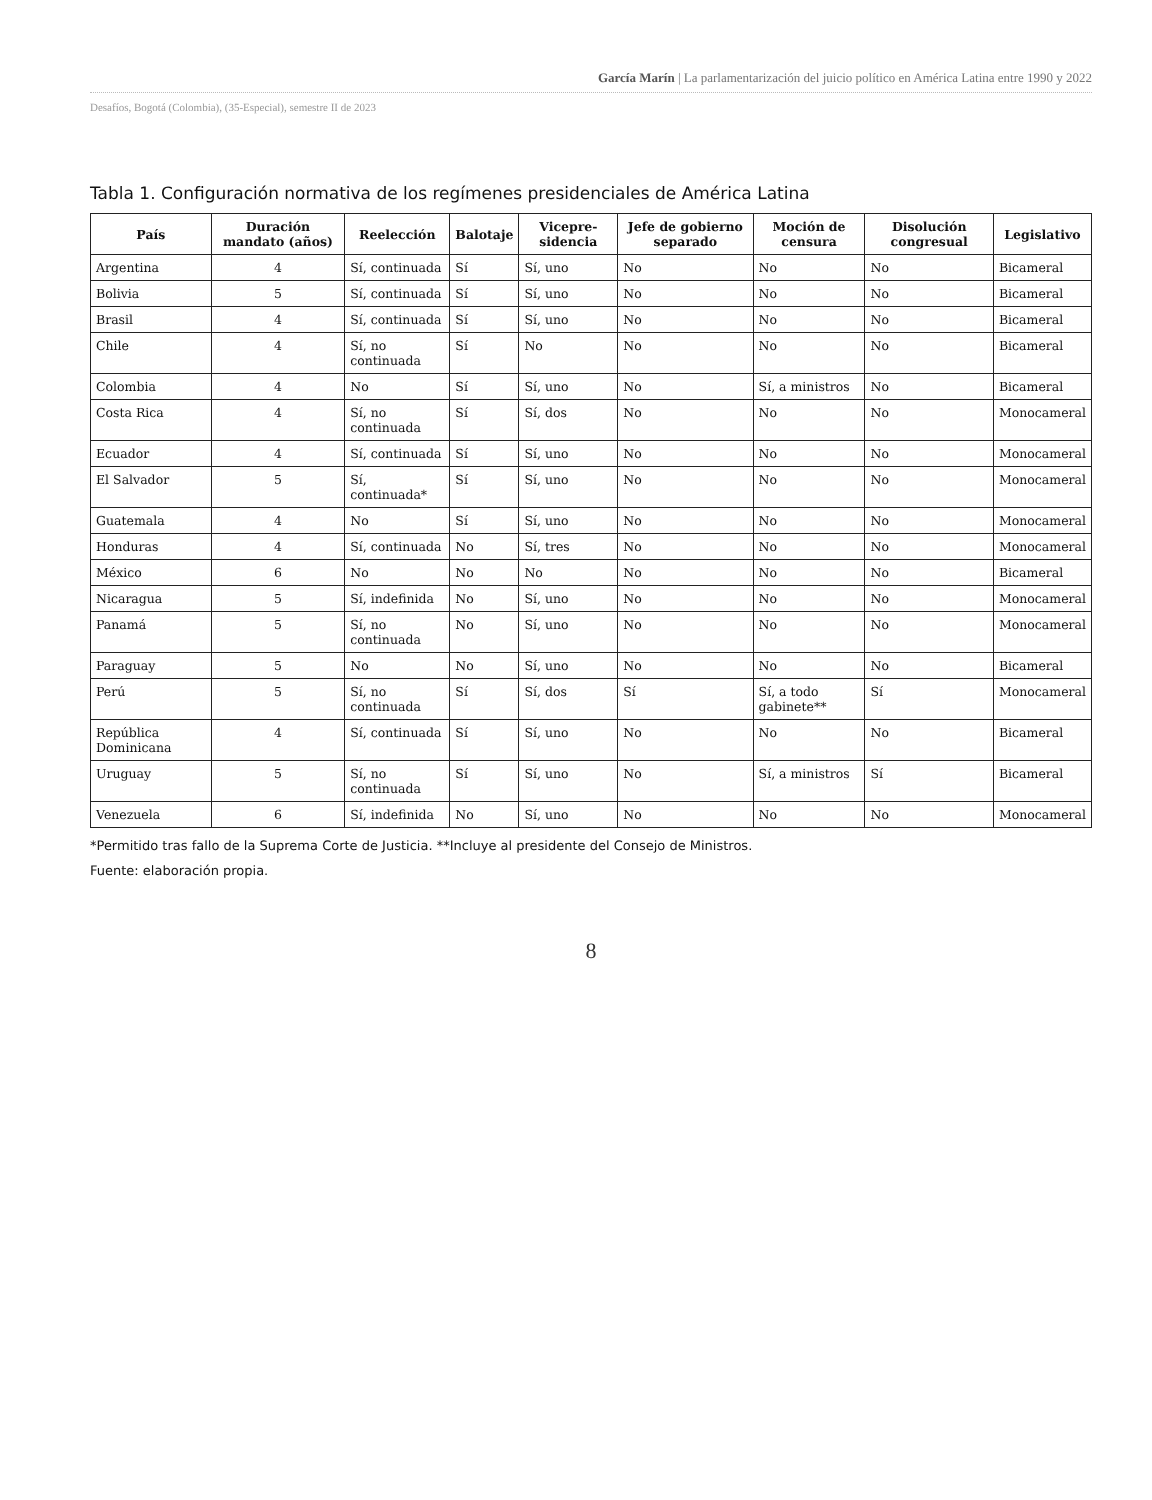García Marín | La parlamentarización del juicio político en América Latina entre 1990 y 2022
Desafíos, Bogotá (Colombia), (35-Especial), semestre II de 2023
Tabla 1. Configuración normativa de los regímenes presidenciales de América Latina
| País | Duración mandato (años) | Reelección | Balotaje | Vicepre-sidencia | Jefe de gobierno separado | Moción de censura | Disolución congresual | Legislativo |
| --- | --- | --- | --- | --- | --- | --- | --- | --- |
| Argentina | 4 | Sí, continuada | Sí | Sí, uno | No | No | No | Bicameral |
| Bolivia | 5 | Sí, continuada | Sí | Sí, uno | No | No | No | Bicameral |
| Brasil | 4 | Sí, continuada | Sí | Sí, uno | No | No | No | Bicameral |
| Chile | 4 | Sí, no continuada | Sí | No | No | No | No | Bicameral |
| Colombia | 4 | No | Sí | Sí, uno | No | Sí, a ministros | No | Bicameral |
| Costa Rica | 4 | Sí, no continuada | Sí | Sí, dos | No | No | No | Monocameral |
| Ecuador | 4 | Sí, continuada | Sí | Sí, uno | No | No | No | Monocameral |
| El Salvador | 5 | Sí, continuada* | Sí | Sí, uno | No | No | No | Monocameral |
| Guatemala | 4 | No | Sí | Sí, uno | No | No | No | Monocameral |
| Honduras | 4 | Sí, continuada | No | Sí, tres | No | No | No | Monocameral |
| México | 6 | No | No | No | No | No | No | Bicameral |
| Nicaragua | 5 | Sí, indefinida | No | Sí, uno | No | No | No | Monocameral |
| Panamá | 5 | Sí, no continuada | No | Sí, uno | No | No | No | Monocameral |
| Paraguay | 5 | No | No | Sí, uno | No | No | No | Bicameral |
| Perú | 5 | Sí, no continuada | Sí | Sí, dos | Sí | Sí, a todo gabinete** | Sí | Monocameral |
| República Dominicana | 4 | Sí, continuada | Sí | Sí, uno | No | No | No | Bicameral |
| Uruguay | 5 | Sí, no continuada | Sí | Sí, uno | No | Sí, a ministros | Sí | Bicameral |
| Venezuela | 6 | Sí, indefinida | No | Sí, uno | No | No | No | Monocameral |
*Permitido tras fallo de la Suprema Corte de Justicia. **Incluye al presidente del Consejo de Ministros.
Fuente: elaboración propia.
8